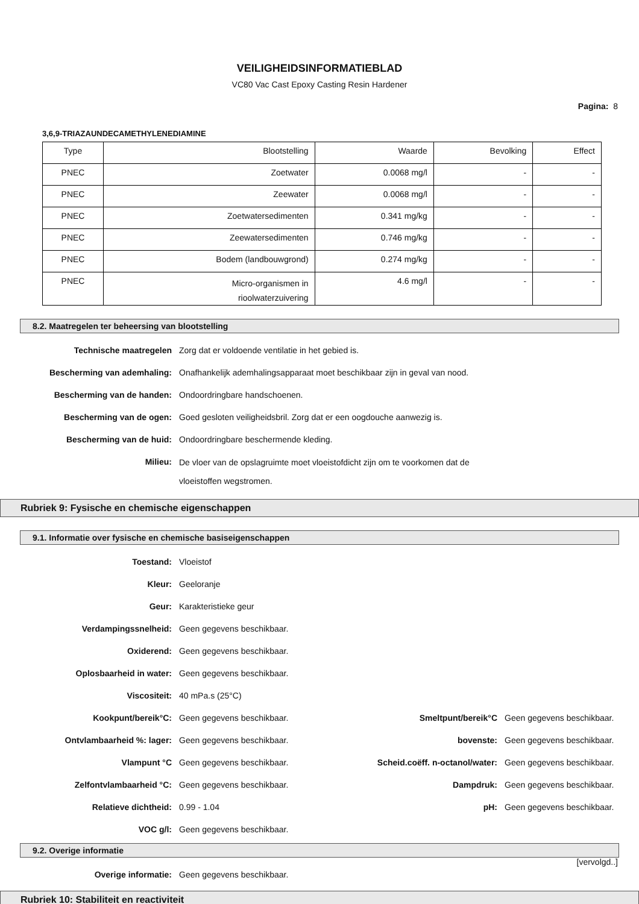VEILIGHEIDSINFORMATIEBLAD
VC80 Vac Cast Epoxy Casting Resin Hardener
Pagina: 8
3,6,9-TRIAZAUNDECAMETHYLENEDIAMINE
| Type | Blootstelling | Waarde | Bevolking | Effect |
| PNEC | Zoetwater | 0.0068 mg/l | - | - |
| PNEC | Zeewater | 0.0068 mg/l | - | - |
| PNEC | Zoetwatersedimenten | 0.341 mg/kg | - | - |
| PNEC | Zeewatersedimenten | 0.746 mg/kg | - | - |
| PNEC | Bodem (landbouwgrond) | 0.274 mg/kg | - | - |
| PNEC | Micro-organismen in rioolwaterzuivering | 4.6 mg/l | - | - |
8.2. Maatregelen ter beheersing van blootstelling
| Technische maatregelen | Zorg dat er voldoende ventilatie in het gebied is. |
| Bescherming van ademhaling: | Onafhankelijk ademhalingsapparaat moet beschikbaar zijn in geval van nood. |
| Bescherming van de handen: | Ondoordringbare handschoenen. |
| Bescherming van de ogen: | Goed gesloten veiligheidsbril. Zorg dat er een oogdouche aanwezig is. |
| Bescherming van de huid: | Ondoordringbare beschermende kleding. |
| Milieu: | De vloer van de opslagruimte moet vloeistofdicht zijn om te voorkomen dat de vloeistoffen wegstromen. |
Rubriek 9: Fysische en chemische eigenschappen
9.1. Informatie over fysische en chemische basiseigenschappen
| Toestand: | Vloeistof | | |
| Kleur: | Geeloranje | | |
| Geur: | Karakteristieke geur | | |
| Verdampingssnelheid: | Geen gegevens beschikbaar. | | |
| Oxiderend: | Geen gegevens beschikbaar. | | |
| Oplosbaarheid in water: | Geen gegevens beschikbaar. | | |
| Viscositeit: | 40 mPa.s (25°C) | | |
| Kookpunt/bereik°C: | Geen gegevens beschikbaar. | Smeltpunt/bereik°C | Geen gegevens beschikbaar. |
| Ontvlambaarheid %: lager: | Geen gegevens beschikbaar. | bovenste: | Geen gegevens beschikbaar. |
| Vlampunt °C | Geen gegevens beschikbaar. | Scheid.coëff. n-octanol/water: | Geen gegevens beschikbaar. |
| Zelfontvlambaarheid °C: | Geen gegevens beschikbaar. | Dampdruk: | Geen gegevens beschikbaar. |
| Relatieve dichtheid: | 0.99 - 1.04 | pH: | Geen gegevens beschikbaar. |
| VOC g/l: | Geen gegevens beschikbaar. | | |
9.2. Overige informatie
| Overige informatie: | Geen gegevens beschikbaar. |
Rubriek 10: Stabiliteit en reactiviteit
[vervolgd..]